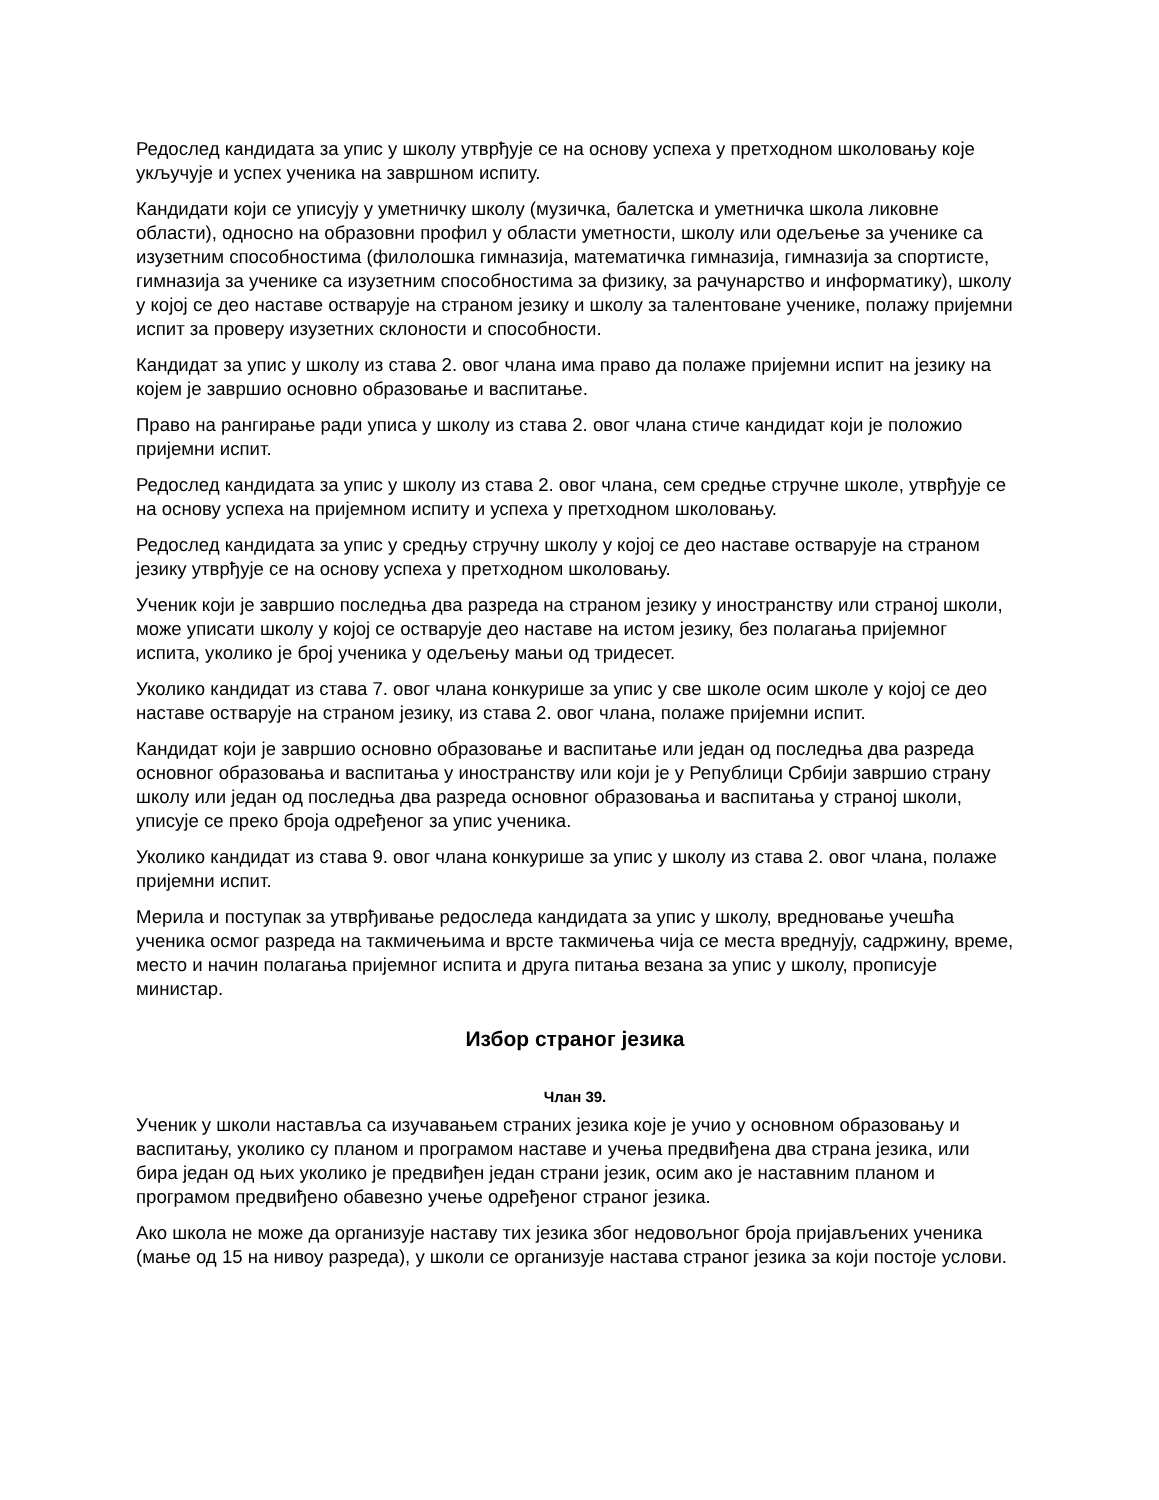Редослед кандидата за упис у школу утврђује се на основу успеха у претходном школовању које укључује и успех ученика на завршном испиту.
Кандидати који се уписују у уметничку школу (музичка, балетска и уметничка школа ликовне области), односно на образовни профил у области уметности, школу или одељење за ученике са изузетним способностима (филолошка гимназија, математичка гимназија, гимназија за спортисте, гимназија за ученике са изузетним способностима за физику, за рачунарство и информатику), школу у којој се део наставе остварује на страном језику и школу за талентоване ученике, полажу пријемни испит за проверу изузетних склоности и способности.
Кандидат за упис у школу из става 2. овог члана има право да полаже пријемни испит на језику на којем је завршио основно образовање и васпитање.
Право на рангирање ради уписа у школу из става 2. овог члана стиче кандидат који је положио пријемни испит.
Редослед кандидата за упис у школу из става 2. овог члана, сем средње стручне школе, утврђује се на основу успеха на пријемном испиту и успеха у претходном школовању.
Редослед кандидата за упис у средњу стручну школу у којој се део наставе остварује на страном језику утврђује се на основу успеха у претходном школовању.
Ученик који је завршио последња два разреда на страном језику у иностранству или страној школи, може уписати школу у којој се остварује део наставе на истом језику, без полагања пријемног испита, уколико је број ученика у одељењу мањи од тридесет.
Уколико кандидат из става 7. овог члана конкурише за упис у све школе осим школе у којој се део наставе остварује на страном језику, из става 2. овог члана, полаже пријемни испит.
Кандидат који је завршио основно образовање и васпитање или један од последња два разреда основног образовања и васпитања у иностранству или који је у Републици Србији завршио страну школу или један од последња два разреда основног образовања и васпитања у страној школи, уписује се преко броја одређеног за упис ученика.
Уколико кандидат из става 9. овог члана конкурише за упис у школу из става 2. овог члана, полаже пријемни испит.
Мерила и поступак за утврђивање редоследа кандидата за упис у школу, вредновање учешћа ученика осмог разреда на такмичењима и врсте такмичења чија се места вреднују, садржину, време, место и начин полагања пријемног испита и друга питања везана за упис у школу, прописује министар.
Избор страног језика
Члан 39.
Ученик у школи наставља са изучавањем страних језика које је учио у основном образовању и васпитању, уколико су планом и програмом наставе и учења предвиђена два страна језика, или бира један од њих уколико је предвиђен један страни језик, осим ако је наставним планом и програмом предвиђено обавезно учење одређеног страног језика.
Ако школа не може да организује наставу тих језика због недовољног броја пријављених ученика (мање од 15 на нивоу разреда), у школи се организује настава страног језика за који постоје услови.